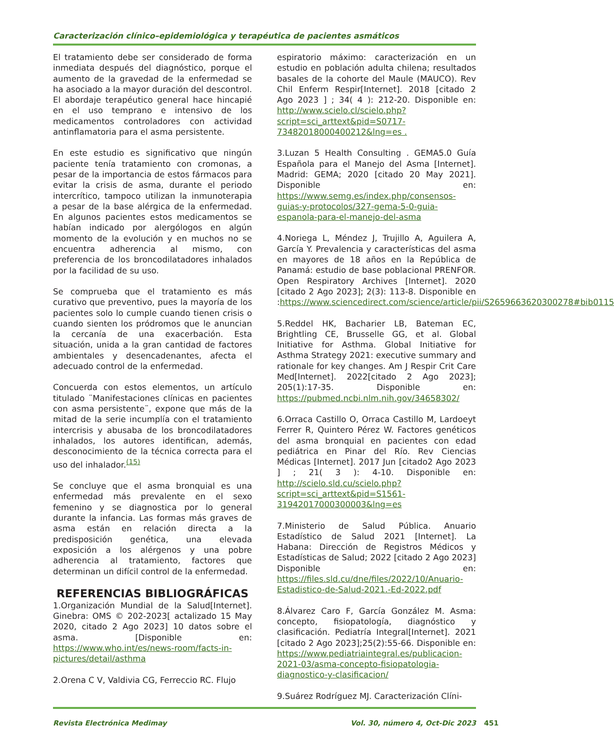Caracterización clínico–epidemiológica y terapéutica de pacientes asmáticos
El tratamiento debe ser considerado de forma inmediata después del diagnóstico, porque el aumento de la gravedad de la enfermedad se ha asociado a la mayor duración del descontrol. El abordaje terapéutico general hace hincapié en el uso temprano e intensivo de los medicamentos controladores con actividad antinflamatoria para el asma persistente.
En este estudio es significativo que ningún paciente tenía tratamiento con cromonas, a pesar de la importancia de estos fármacos para evitar la crisis de asma, durante el periodo intercrítico, tampoco utilizan la inmunoterapia a pesar de la base alérgica de la enfermedad. En algunos pacientes estos medicamentos se habían indicado por alergólogos en algún momento de la evolución y en muchos no se encuentra adherencia al mismo, con preferencia de los broncodilatadores inhalados por la facilidad de su uso.
Se comprueba que el tratamiento es más curativo que preventivo, pues la mayoría de los pacientes solo lo cumple cuando tienen crisis o cuando sienten los pródromos que le anuncian la cercanía de una exacerbación. Esta situación, unida a la gran cantidad de factores ambientales y desencadenantes, afecta el adecuado control de la enfermedad.
Concuerda con estos elementos, un artículo titulado ¨Manifestaciones clínicas en pacientes con asma persistente¨, expone que más de la mitad de la serie incumplía con el tratamiento intercrisis y abusaba de los broncodilatadores inhalados, los autores identifican, además, desconocimiento de la técnica correcta para el uso del inhalador.<sup>(15)</sup>
Se concluye que el asma bronquial es una enfermedad más prevalente en el sexo femenino y se diagnostica por lo general durante la infancia. Las formas más graves de asma están en relación directa a la predisposición genética, una elevada exposición a los alérgenos y una pobre adherencia al tratamiento, factores que determinan un difícil control de la enfermedad.
REFERENCIAS BIBLIOGRÁFICAS
1.Organización Mundial de la Salud[Internet]. Ginebra: OMS © 202-2023[ actalizado 15 May 2020, citado 2 Ago 2023] 10 datos sobre el asma. [Disponible en: https://www.who.int/es/news-room/facts-in-pictures/detail/asthma
2.Orena C V, Valdivia CG, Ferreccio RC. Flujo
espiratorio máximo: caracterización en un estudio en población adulta chilena; resultados basales de la cohorte del Maule (MAUCO). Rev Chil Enferm Respir[Internet]. 2018 [citado 2 Ago 2023 ] ; 34( 4 ): 212-20. Disponible en: http://www.scielo.cl/scielo.php?script=sci_arttext&pid=S0717-73482018000400212&lng=es .
3.Luzan 5 Health Consulting . GEMA5.0 Guía Española para el Manejo del Asma [Internet]. Madrid: GEMA; 2020 [citado 20 May 2021]. Disponible en: https://www.semg.es/index.php/consensos-guias-y-protocolos/327-gema-5-0-guia-espanola-para-el-manejo-del-asma
4.Noriega L, Méndez J, Trujillo A, Aguilera A, García Y. Prevalencia y características del asma en mayores de 18 años en la República de Panamá: estudio de base poblacional PRENFOR. Open Respiratory Archives [Internet]. 2020 [citado 2 Ago 2023]; 2(3): 113-8. Disponible en :https://www.sciencedirect.com/science/article/pii/S2659663620300278#bib0115
5.Reddel HK, Bacharier LB, Bateman EC, Brightling CE, Brusselle GG, et al. Global Initiative for Asthma. Global Initiative for Asthma Strategy 2021: executive summary and rationale for key changes. Am J Respir Crit Care Med[Internet]. 2022[citado 2 Ago 2023]; 205(1):17-35. Disponible en: https://pubmed.ncbi.nlm.nih.gov/34658302/
6.Orraca Castillo O, Orraca Castillo M, Lardoeyt Ferrer R, Quintero Pérez W. Factores genéticos del asma bronquial en pacientes con edad pediátrica en Pinar del Río. Rev Ciencias Médicas [Internet]. 2017 Jun [citado2 Ago 2023 ] ; 21( 3 ): 4-10. Disponible en: http://scielo.sld.cu/scielo.php?script=sci_arttext&pid=S1561-31942017000300003&lng=es
7.Ministerio de Salud Pública. Anuario Estadístico de Salud 2021 [Internet]. La Habana: Dirección de Registros Médicos y Estadísticas de Salud; 2022 [citado 2 Ago 2023] Disponible en: https://files.sld.cu/dne/files/2022/10/Anuario-Estadistico-de-Salud-2021.-Ed-2022.pdf
8.Álvarez Caro F, García González M. Asma: concepto, fisiopatología, diagnóstico y clasificación. Pediatría Integral[Internet]. 2021 [citado 2 Ago 2023];25(2):55-66. Disponible en: https://www.pediatriaintegral.es/publicacion-2021-03/asma-concepto-fisiopatologia-diagnostico-y-clasificacion/
9.Suárez Rodríguez MJ. Caracterización Clíni-
Revista Electrónica Medimay Vol. 30, número 4, Oct-Dic 2023
451